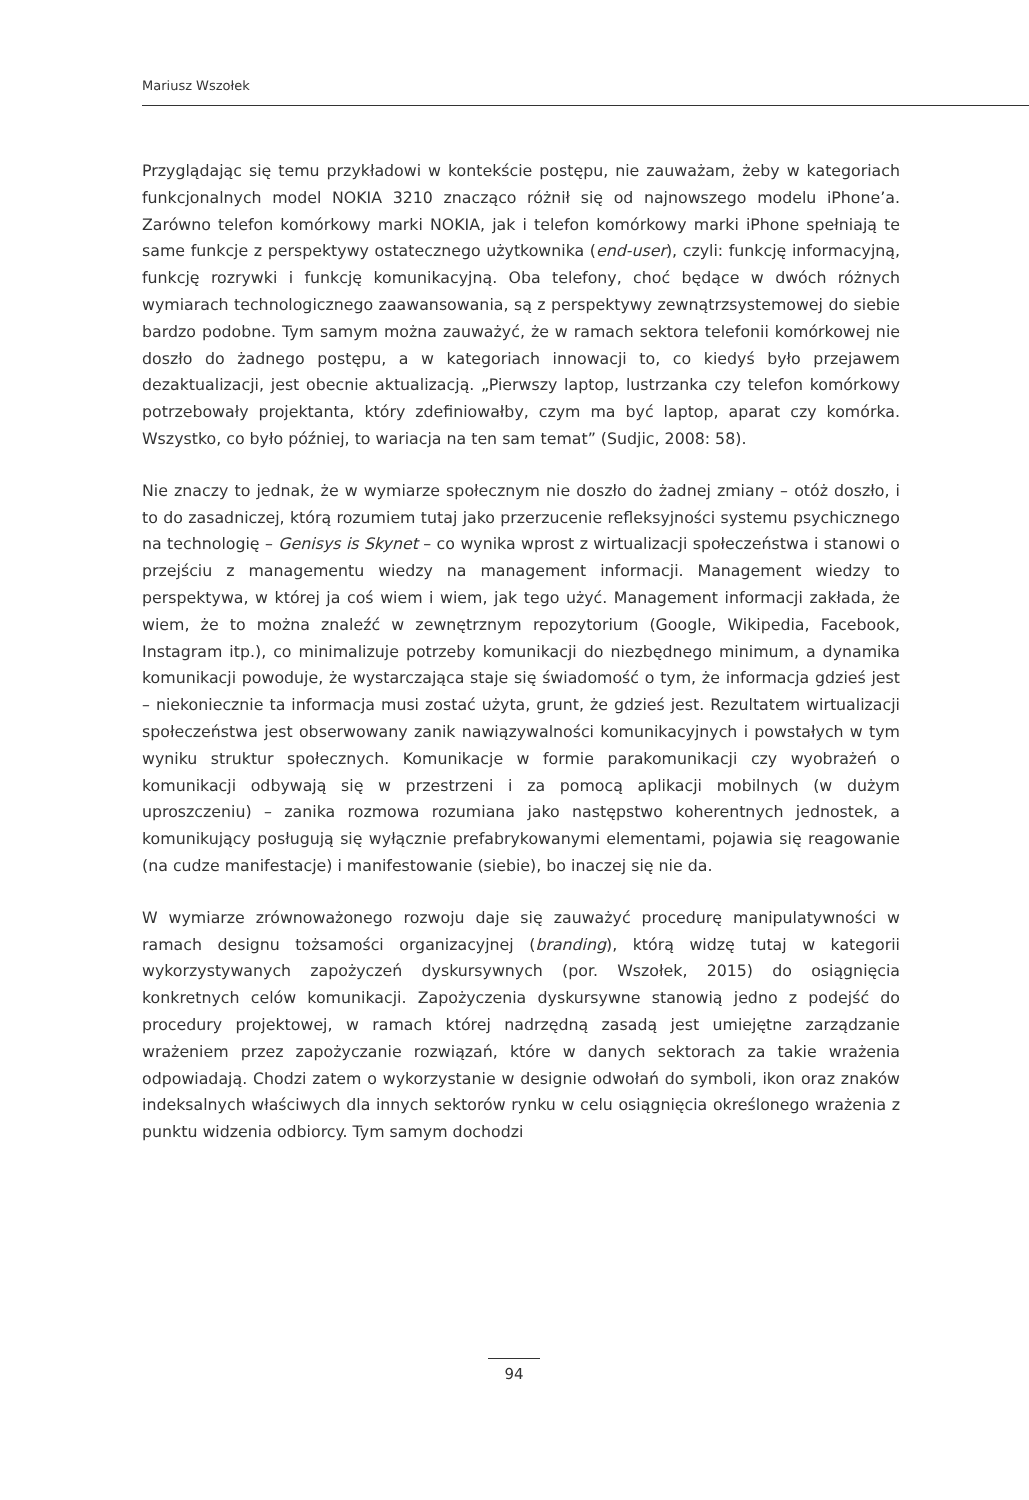Mariusz Wszołek
Przyglądając się temu przykładowi w kontekście postępu, nie zauważam, żeby w kategoriach funkcjonalnych model NOKIA 3210 znacząco różnił się od najnowszego modelu iPhone’a. Zarówno telefon komórkowy marki NOKIA, jak i telefon komórkowy marki iPhone spełniają te same funkcje z perspektywy ostatecznego użytkownika (end-user), czyli: funkcję informacyjną, funkcję rozrywki i funkcję komunikacyjną. Oba telefony, choć będące w dwóch różnych wymiarach technologicznego zaawansowania, są z perspektywy zewnątrzsystemowej do siebie bardzo podobne. Tym samym można zauważyć, że w ramach sektora telefonii komórkowej nie doszło do żadnego postępu, a w kategoriach innowacji to, co kiedyś było przejawem dezaktualizacji, jest obecnie aktualizacją. „Pierwszy laptop, lustrzanka czy telefon komórkowy potrzebowały projektanta, który zdefiniowałby, czym ma być laptop, aparat czy komórka. Wszystko, co było później, to wariacja na ten sam temat” (Sudjic, 2008: 58).
Nie znaczy to jednak, że w wymiarze społecznym nie doszło do żadnej zmiany – otóż doszło, i to do zasadniczej, którą rozumiem tutaj jako przerzucenie refleksyjności systemu psychicznego na technologię – Genisys is Skynet – co wynika wprost z wirtualizacji społeczeństwa i stanowi o przejściu z managementu wiedzy na management informacji. Management wiedzy to perspektywa, w której ja coś wiem i wiem, jak tego użyć. Management informacji zakłada, że wiem, że to można znaleźć w zewnętrznym repozytorium (Google, Wikipedia, Facebook, Instagram itp.), co minimalizuje potrzeby komunikacji do niezbędnego minimum, a dynamika komunikacji powoduje, że wystarczająca staje się świadomość o tym, że informacja gdzieś jest – niekoniecznie ta informacja musi zostać użyta, grunt, że gdzieś jest. Rezultatem wirtualizacji społeczeństwa jest obserwowany zanik nawiązywalności komunikacyjnych i powstałych w tym wyniku struktur społecznych. Komunikacje w formie parakomunikacji czy wyobrażeń o komunikacji odbywają się w przestrzeni i za pomocą aplikacji mobilnych (w dużym uproszczeniu) – zanika rozmowa rozumiana jako następstwo koherentnych jednostek, a komunikujący posługują się wyłącznie prefabrykowanymi elementami, pojawia się reagowanie (na cudze manifestacje) i manifestowanie (siebie), bo inaczej się nie da.
W wymiarze zrównoważonego rozwoju daje się zauważyć procedurę manipulatywności w ramach designu tożsamości organizacyjnej (branding), którą widzę tutaj w kategorii wykorzystywanych zapożyczeń dyskursywnych (por. Wszołek, 2015) do osiągnięcia konkretnych celów komunikacji. Zapożyczenia dyskursywne stanowią jedno z podejść do procedury projektowej, w ramach której nadrzędną zasadą jest umiejętne zarządzanie wrażeniem przez zapożyczanie rozwiązań, które w danych sektorach za takie wrażenia odpowiadają. Chodzi zatem o wykorzystanie w designie odwołań do symboli, ikon oraz znaków indeksalnych właściwych dla innych sektorów rynku w celu osiągnięcia określonego wrażenia z punktu widzenia odbiorcy. Tym samym dochodzi
94